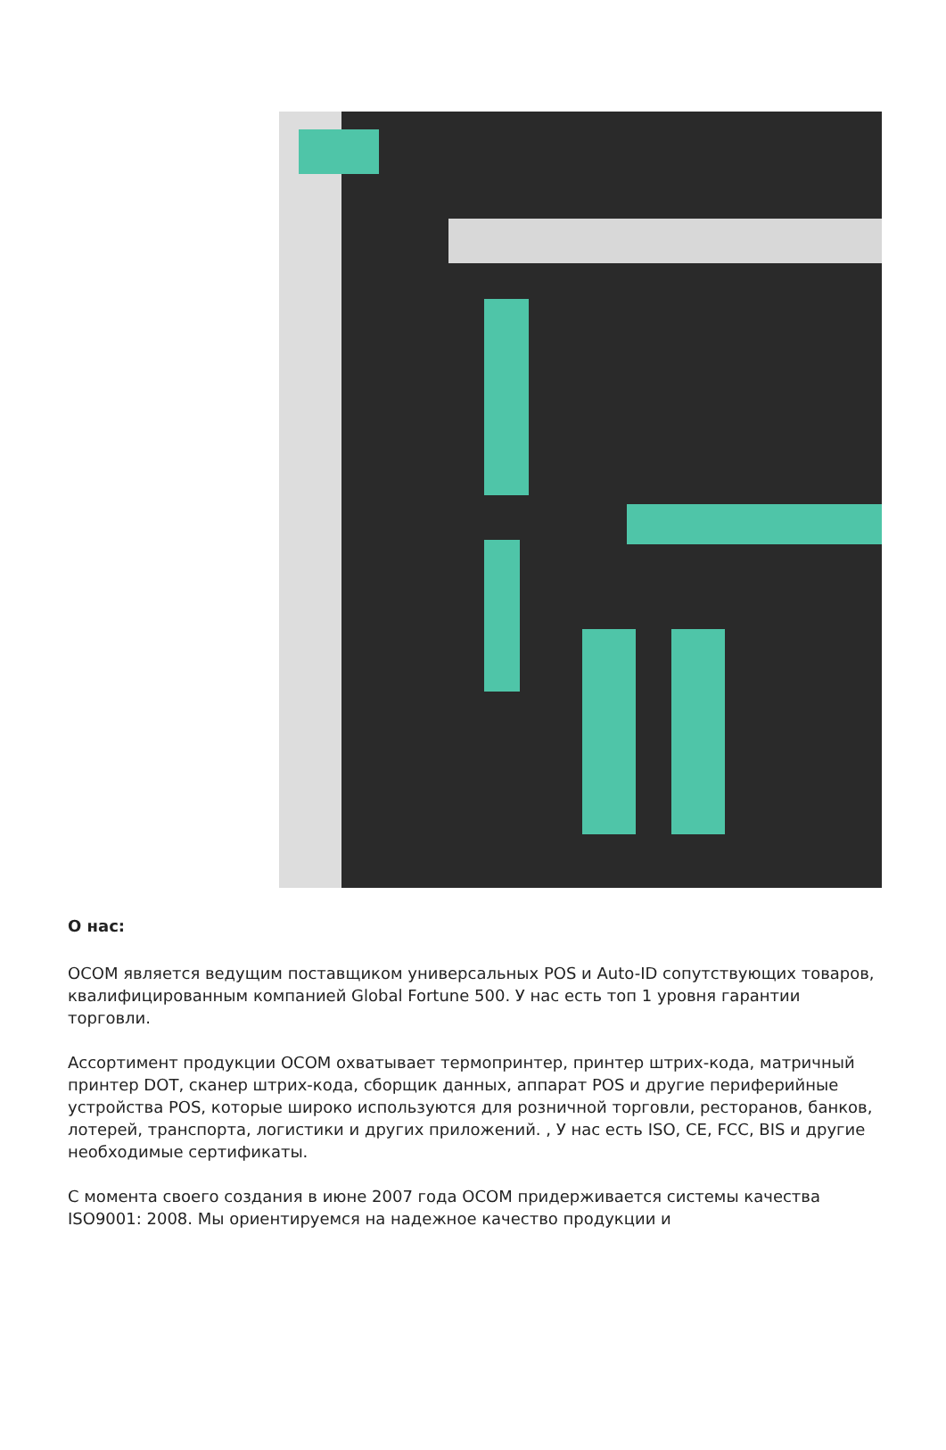О нас:
OCOM является ведущим поставщиком универсальных POS и Auto-ID сопутствующих товаров, квалифицированным компанией Global Fortune 500. У нас есть топ 1 уровня гарантии торговли.
Ассортимент продукции OCOM охватывает термопринтер, принтер штрих-кода, матричный принтер DOT, сканер штрих-кода, сборщик данных, аппарат POS и другие периферийные устройства POS, которые широко используются для розничной торговли, ресторанов, банков, лотерей, транспорта, логистики и других приложений. , У нас есть ISO, CE, FCC, BIS и другие необходимые сертификаты.
С момента своего создания в июне 2007 года OCOM придерживается системы качества ISO9001: 2008. Мы ориентируемся на надежное качество продукции и